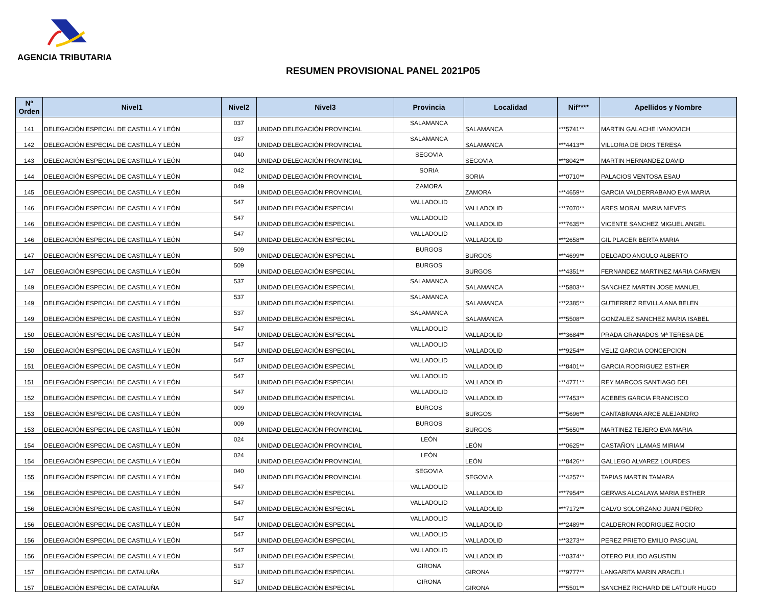AGENCIA TRIBUTARIA
RESUMEN PROVISIONAL PANEL 2021P05
| Nº Orden | Nivel1 | Nivel2 | Nivel3 | Provincia | Localidad | Nif**** | Apellidos y Nombre |
| --- | --- | --- | --- | --- | --- | --- | --- |
| 141 | DELEGACIÓN ESPECIAL DE CASTILLA Y LEÓN | 037 | UNIDAD DELEGACIÓN PROVINCIAL | SALAMANCA | SALAMANCA | ***5741** | MARTIN GALACHE IVANOVICH |
| 142 | DELEGACIÓN ESPECIAL DE CASTILLA Y LEÓN | 037 | UNIDAD DELEGACIÓN PROVINCIAL | SALAMANCA | SALAMANCA | ***4413** | VILLORIA DE DIOS TERESA |
| 143 | DELEGACIÓN ESPECIAL DE CASTILLA Y LEÓN | 040 | UNIDAD DELEGACIÓN PROVINCIAL | SEGOVIA | SEGOVIA | ***8042** | MARTIN HERNANDEZ DAVID |
| 144 | DELEGACIÓN ESPECIAL DE CASTILLA Y LEÓN | 042 | UNIDAD DELEGACIÓN PROVINCIAL | SORIA | SORIA | ***0710** | PALACIOS VENTOSA ESAU |
| 145 | DELEGACIÓN ESPECIAL DE CASTILLA Y LEÓN | 049 | UNIDAD DELEGACIÓN PROVINCIAL | ZAMORA | ZAMORA | ***4659** | GARCIA VALDERRABANO EVA MARIA |
| 146 | DELEGACIÓN ESPECIAL DE CASTILLA Y LEÓN | 547 | UNIDAD DELEGACIÓN ESPECIAL | VALLADOLID | VALLADOLID | ***7070** | ARES MORAL MARIA NIEVES |
| 146 | DELEGACIÓN ESPECIAL DE CASTILLA Y LEÓN | 547 | UNIDAD DELEGACIÓN ESPECIAL | VALLADOLID | VALLADOLID | ***7635** | VICENTE SANCHEZ MIGUEL ANGEL |
| 146 | DELEGACIÓN ESPECIAL DE CASTILLA Y LEÓN | 547 | UNIDAD DELEGACIÓN ESPECIAL | VALLADOLID | VALLADOLID | ***2658** | GIL PLACER BERTA MARIA |
| 147 | DELEGACIÓN ESPECIAL DE CASTILLA Y LEÓN | 509 | UNIDAD DELEGACIÓN ESPECIAL | BURGOS | BURGOS | ***4699** | DELGADO ANGULO ALBERTO |
| 147 | DELEGACIÓN ESPECIAL DE CASTILLA Y LEÓN | 509 | UNIDAD DELEGACIÓN ESPECIAL | BURGOS | BURGOS | ***4351** | FERNANDEZ MARTINEZ MARIA CARMEN |
| 149 | DELEGACIÓN ESPECIAL DE CASTILLA Y LEÓN | 537 | UNIDAD DELEGACIÓN ESPECIAL | SALAMANCA | SALAMANCA | ***5803** | SANCHEZ MARTIN JOSE MANUEL |
| 149 | DELEGACIÓN ESPECIAL DE CASTILLA Y LEÓN | 537 | UNIDAD DELEGACIÓN ESPECIAL | SALAMANCA | SALAMANCA | ***2385** | GUTIERREZ REVILLA ANA BELEN |
| 149 | DELEGACIÓN ESPECIAL DE CASTILLA Y LEÓN | 537 | UNIDAD DELEGACIÓN ESPECIAL | SALAMANCA | SALAMANCA | ***5508** | GONZALEZ SANCHEZ MARIA ISABEL |
| 150 | DELEGACIÓN ESPECIAL DE CASTILLA Y LEÓN | 547 | UNIDAD DELEGACIÓN ESPECIAL | VALLADOLID | VALLADOLID | ***3684** | PRADA GRANADOS Mª TERESA DE |
| 150 | DELEGACIÓN ESPECIAL DE CASTILLA Y LEÓN | 547 | UNIDAD DELEGACIÓN ESPECIAL | VALLADOLID | VALLADOLID | ***9254** | VELIZ GARCIA CONCEPCION |
| 151 | DELEGACIÓN ESPECIAL DE CASTILLA Y LEÓN | 547 | UNIDAD DELEGACIÓN ESPECIAL | VALLADOLID | VALLADOLID | ***8401** | GARCIA RODRIGUEZ ESTHER |
| 151 | DELEGACIÓN ESPECIAL DE CASTILLA Y LEÓN | 547 | UNIDAD DELEGACIÓN ESPECIAL | VALLADOLID | VALLADOLID | ***4771** | REY MARCOS SANTIAGO DEL |
| 152 | DELEGACIÓN ESPECIAL DE CASTILLA Y LEÓN | 547 | UNIDAD DELEGACIÓN ESPECIAL | VALLADOLID | VALLADOLID | ***7453** | ACEBES GARCIA FRANCISCO |
| 153 | DELEGACIÓN ESPECIAL DE CASTILLA Y LEÓN | 009 | UNIDAD DELEGACIÓN PROVINCIAL | BURGOS | BURGOS | ***5696** | CANTABRANA ARCE ALEJANDRO |
| 153 | DELEGACIÓN ESPECIAL DE CASTILLA Y LEÓN | 009 | UNIDAD DELEGACIÓN PROVINCIAL | BURGOS | BURGOS | ***5650** | MARTINEZ TEJERO EVA MARIA |
| 154 | DELEGACIÓN ESPECIAL DE CASTILLA Y LEÓN | 024 | UNIDAD DELEGACIÓN PROVINCIAL | LEÓN | LEÓN | ***0625** | CASTAÑON LLAMAS MIRIAM |
| 154 | DELEGACIÓN ESPECIAL DE CASTILLA Y LEÓN | 024 | UNIDAD DELEGACIÓN PROVINCIAL | LEÓN | LEÓN | ***8426** | GALLEGO ALVAREZ LOURDES |
| 155 | DELEGACIÓN ESPECIAL DE CASTILLA Y LEÓN | 040 | UNIDAD DELEGACIÓN PROVINCIAL | SEGOVIA | SEGOVIA | ***4257** | TAPIAS MARTIN TAMARA |
| 156 | DELEGACIÓN ESPECIAL DE CASTILLA Y LEÓN | 547 | UNIDAD DELEGACIÓN ESPECIAL | VALLADOLID | VALLADOLID | ***7954** | GERVAS ALCALAYA MARIA ESTHER |
| 156 | DELEGACIÓN ESPECIAL DE CASTILLA Y LEÓN | 547 | UNIDAD DELEGACIÓN ESPECIAL | VALLADOLID | VALLADOLID | ***7172** | CALVO SOLORZANO JUAN PEDRO |
| 156 | DELEGACIÓN ESPECIAL DE CASTILLA Y LEÓN | 547 | UNIDAD DELEGACIÓN ESPECIAL | VALLADOLID | VALLADOLID | ***2489** | CALDERON RODRIGUEZ ROCIO |
| 156 | DELEGACIÓN ESPECIAL DE CASTILLA Y LEÓN | 547 | UNIDAD DELEGACIÓN ESPECIAL | VALLADOLID | VALLADOLID | ***3273** | PEREZ PRIETO EMILIO PASCUAL |
| 156 | DELEGACIÓN ESPECIAL DE CASTILLA Y LEÓN | 547 | UNIDAD DELEGACIÓN ESPECIAL | VALLADOLID | VALLADOLID | ***0374** | OTERO PULIDO AGUSTIN |
| 157 | DELEGACIÓN ESPECIAL DE CATALUÑA | 517 | UNIDAD DELEGACIÓN ESPECIAL | GIRONA | GIRONA | ***9777** | LANGARITA MARIN ARACELI |
| 157 | DELEGACIÓN ESPECIAL DE CATALUÑA | 517 | UNIDAD DELEGACIÓN ESPECIAL | GIRONA | GIRONA | ***5501** | SANCHEZ RICHARD DE LATOUR HUGO |